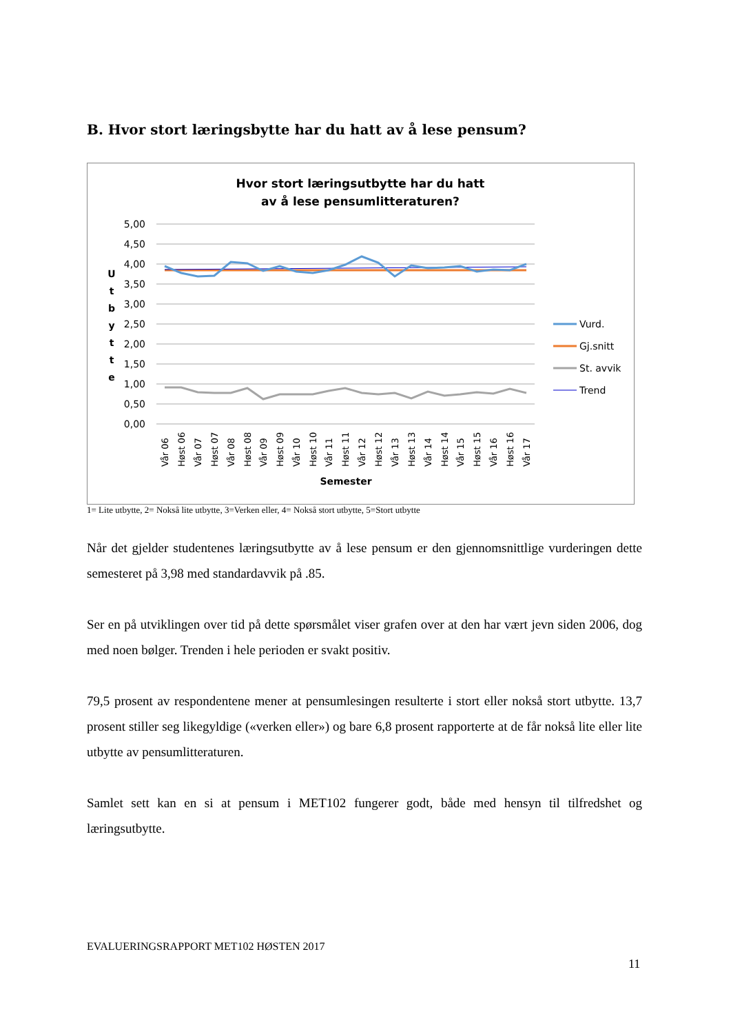B. Hvor stort læringsbytte har du hatt av å lese pensum?
Hvor stort læringsutbytte har du hatt
av å lese pensumlitteraturen?
5,00
4,50
4,00
3,50
3,00
2,50
2,00
1,50
1,00
0,50
0,00
U
t
b
y
t
t
e
Semester
Vår 06
Høst 06
Vår 07
Høst 07
Vår 08
Høst 08
Vår 09
Høst 09
Vår 10
Høst 10
Vår 11
Høst 11
Vår 12
Høst 12
Vår 13
Høst 13
Vår 14
Høst 14
Vår 15
Høst 15
Vår 16
Høst 16
Vår 17
Vurd.
Gj.snitt
St. avvik
Trend
1= Lite utbytte, 2= Nokså lite utbytte, 3=Verken eller, 4= Nokså stort utbytte, 5=Stort utbytte
Når det gjelder studentenes læringsutbytte av å lese pensum er den gjennomsnittlige vurderingen dette semesteret på 3,98 med standardavvik på .85.
Ser en på utviklingen over tid på dette spørsmålet viser grafen over at den har vært jevn siden 2006, dog med noen bølger. Trenden i hele perioden er svakt positiv.
79,5 prosent av respondentene mener at pensumlesingen resulterte i stort eller nokså stort utbytte. 13,7 prosent stiller seg likegyldige («verken eller») og bare 6,8 prosent rapporterte at de får nokså lite eller lite utbytte av pensumlitteraturen.
Samlet sett kan en si at pensum i MET102 fungerer godt, både med hensyn til tilfredshet og læringsutbytte.
EVALUERINGSRAPPORT MET102 HØSTEN 2017
11